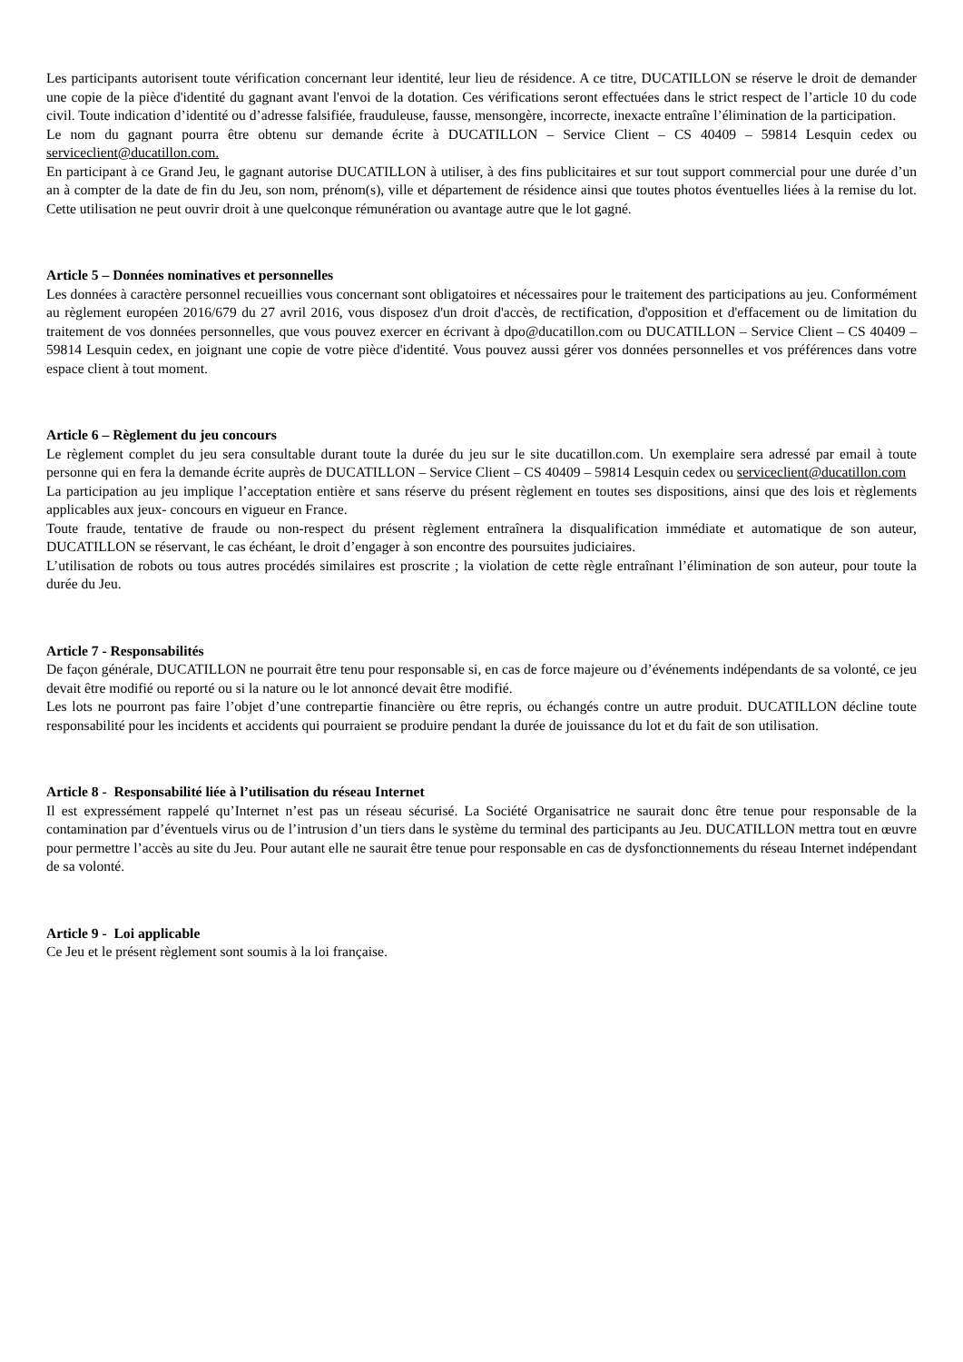Les participants autorisent toute vérification concernant leur identité, leur lieu de résidence. A ce titre, DUCATILLON se réserve le droit de demander une copie de la pièce d'identité du gagnant avant l'envoi de la dotation. Ces vérifications seront effectuées dans le strict respect de l’article 10 du code civil. Toute indication d’identité ou d’adresse falsifiée, frauduleuse, fausse, mensongère, incorrecte, inexacte entraîne l’élimination de la participation.
Le nom du gagnant pourra être obtenu sur demande écrite à DUCATILLON – Service Client – CS 40409 – 59814 Lesquin cedex ou serviceclient@ducatillon.com.
En participant à ce Grand Jeu, le gagnant autorise DUCATILLON à utiliser, à des fins publicitaires et sur tout support commercial pour une durée d’un an à compter de la date de fin du Jeu, son nom, prénom(s), ville et département de résidence ainsi que toutes photos éventuelles liées à la remise du lot. Cette utilisation ne peut ouvrir droit à une quelconque rémunération ou avantage autre que le lot gagné.
Article 5 – Données nominatives et personnelles
Les données à caractère personnel recueillies vous concernant sont obligatoires et nécessaires pour le traitement des participations au jeu. Conformément au règlement européen 2016/679 du 27 avril 2016, vous disposez d'un droit d'accès, de rectification, d'opposition et d'effacement ou de limitation du traitement de vos données personnelles, que vous pouvez exercer en écrivant à dpo@ducatillon.com ou DUCATILLON – Service Client – CS 40409 – 59814 Lesquin cedex, en joignant une copie de votre pièce d'identité. Vous pouvez aussi gérer vos données personnelles et vos préférences dans votre espace client à tout moment.
Article 6 – Règlement du jeu concours
Le règlement complet du jeu sera consultable durant toute la durée du jeu sur le site ducatillon.com. Un exemplaire sera adressé par email à toute personne qui en fera la demande écrite auprès de DUCATILLON – Service Client – CS 40409 – 59814 Lesquin cedex ou serviceclient@ducatillon.com
La participation au jeu implique l’acceptation entière et sans réserve du présent règlement en toutes ses dispositions, ainsi que des lois et règlements applicables aux jeux- concours en vigueur en France.
Toute fraude, tentative de fraude ou non-respect du présent règlement entraînera la disqualification immédiate et automatique de son auteur, DUCATILLON se réservant, le cas échéant, le droit d’engager à son encontre des poursuites judiciaires.
L’utilisation de robots ou tous autres procédés similaires est proscrite ; la violation de cette règle entraînant l’élimination de son auteur, pour toute la durée du Jeu.
Article 7 - Responsabilités
De façon générale, DUCATILLON ne pourrait être tenu pour responsable si, en cas de force majeure ou d’événements indépendants de sa volonté, ce jeu devait être modifié ou reporté ou si la nature ou le lot annoncé devait être modifié.
Les lots ne pourront pas faire l’objet d’une contrepartie financière ou être repris, ou échangés contre un autre produit. DUCATILLON décline toute responsabilité pour les incidents et accidents qui pourraient se produire pendant la durée de jouissance du lot et du fait de son utilisation.
Article 8 - Responsabilité liée à l’utilisation du réseau Internet
Il est expressément rappelé qu’Internet n’est pas un réseau sécurisé. La Société Organisatrice ne saurait donc être tenue pour responsable de la contamination par d’éventuels virus ou de l’intrusion d’un tiers dans le système du terminal des participants au Jeu. DUCATILLON mettra tout en œuvre pour permettre l’accès au site du Jeu. Pour autant elle ne saurait être tenue pour responsable en cas de dysfonctionnements du réseau Internet indépendant de sa volonté.
Article 9 - Loi applicable
Ce Jeu et le présent règlement sont soumis à la loi française.